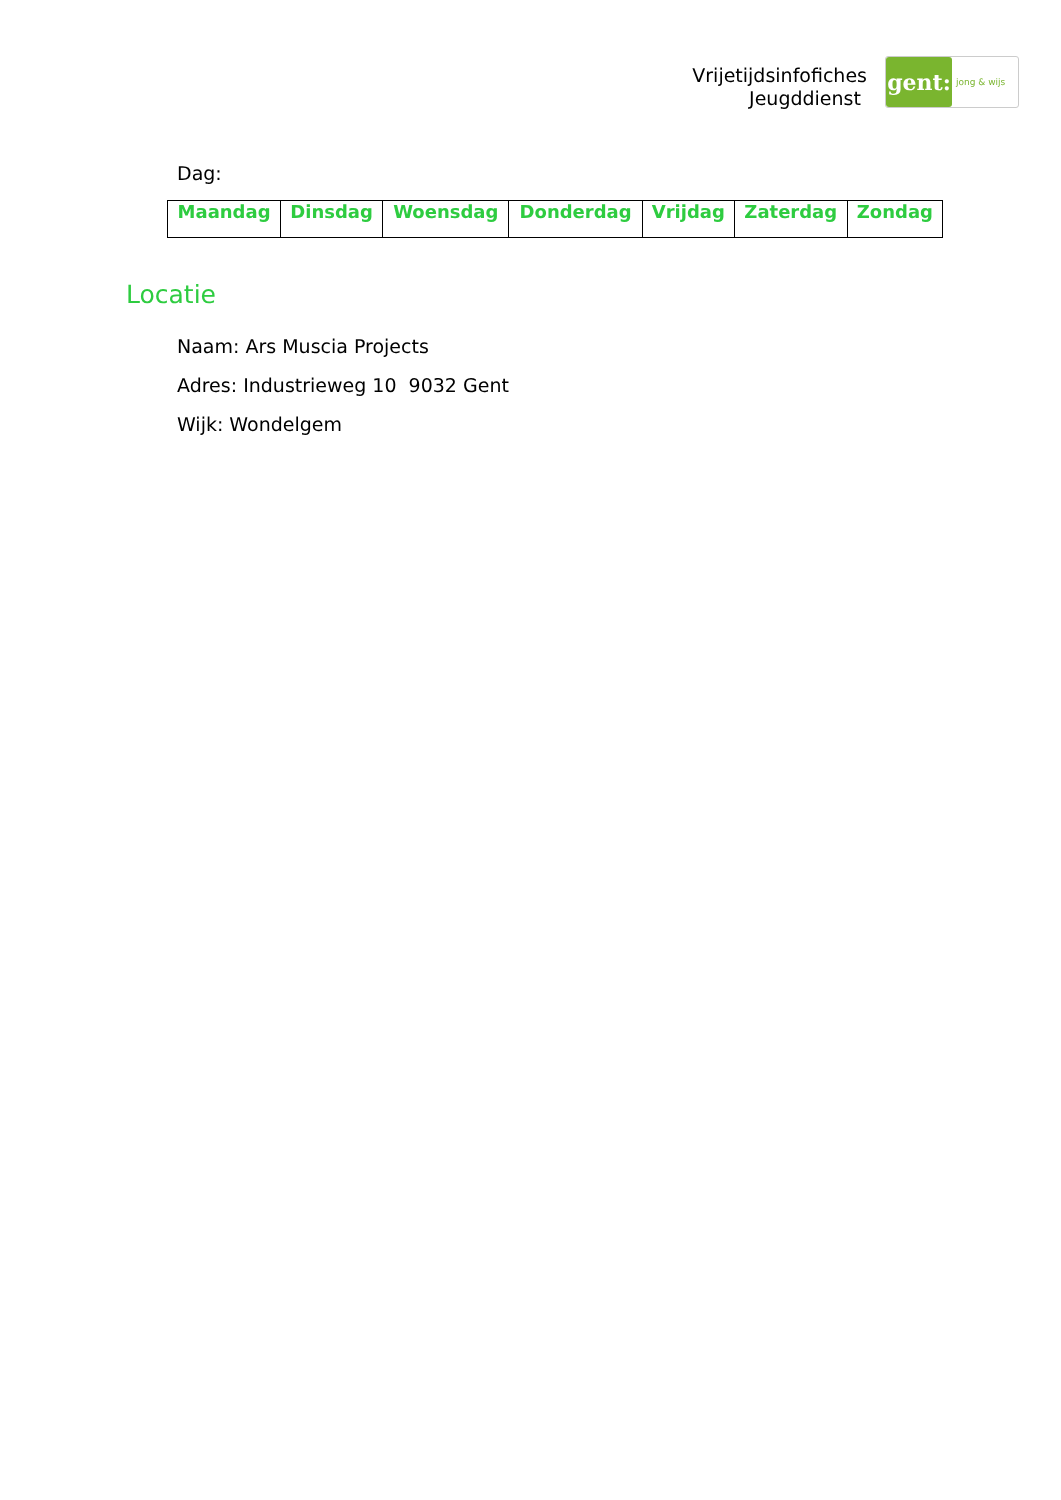Vrijetijdsinfofiches
Jeugddienst
gent:
jong & wijs
Dag:
| Maandag | Dinsdag | Woensdag | Donderdag | Vrijdag | Zaterdag | Zondag |
| --- | --- | --- | --- | --- | --- | --- |
Locatie
Naam: Ars Muscia Projects
Adres: Industrieweg 10 9032 Gent
Wijk: Wondelgem